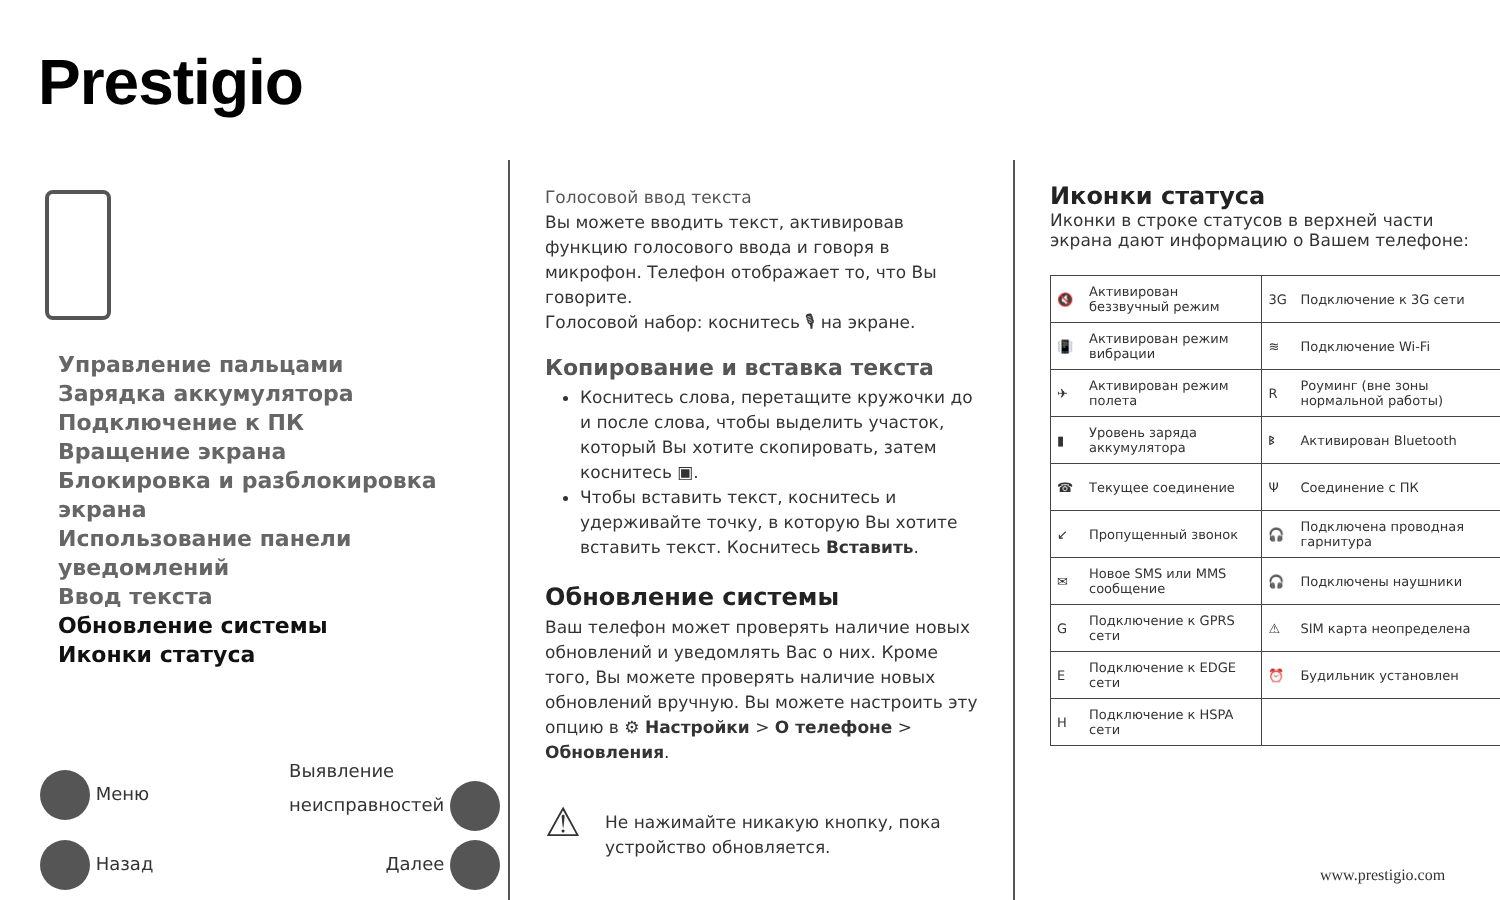Prestigio
Управление пальцами
Зарядка аккумулятора
Подключение к ПК
Вращение экрана
Блокировка и разблокировка экрана
Использование панели уведомлений
Ввод текста
Обновление системы
Иконки статуса
Меню Выявление
неисправностей
Назад Далее
Голосовой ввод текста
Вы можете вводить текст, активировав функцию голосового ввода и говоря в микрофон. Телефон отображает то, что Вы говорите.
Голосовой набор: коснитесь 🎙 на экране.
Копирование и вставка текста
Коснитесь слова, перетащите кружочки до и после слова, чтобы выделить участок, который Вы хотите скопировать, затем коснитесь ▣.
Чтобы вставить текст, коснитесь и удерживайте точку, в которую Вы хотите вставить текст. Коснитесь Вставить.
Обновление системы
Ваш телефон может проверять наличие новых обновлений и уведомлять Вас о них. Кроме того, Вы можете проверять наличие новых обновлений вручную. Вы можете настроить эту опцию в ⚙ Настройки > О телефоне > Обновления.
⚠ Не нажимайте никакую кнопку, пока устройство обновляется.
Иконки статуса
Иконки в строке статусов в верхней части экрана дают информацию о Вашем телефоне:
| 🔇 | Активирован беззвучный режим | 3G | Подключение к 3G сети |
| 📳 | Активирован режим вибрации | ≋ | Подключение Wi-Fi |
| ✈ | Активирован режим полета | R | Роуминг (вне зоны нормальной работы) |
| ▮ | Уровень заряда аккумулятора | ᛒ | Активирован Bluetooth |
| ☎ | Текущее соединение | Ψ | Соединение с ПК |
| ↙ | Пропущенный звонок | 🎧 | Подключена проводная гарнитура |
| ✉ | Новое SMS или MMS сообщение | 🎧 | Подключены наушники |
| G | Подключение к GPRS сети | ⚠ | SIM карта неопределена |
| E | Подключение к EDGE сети | ⏰ | Будильник установлен |
| H | Подключение к HSPA сети | | |
www.prestigio.com